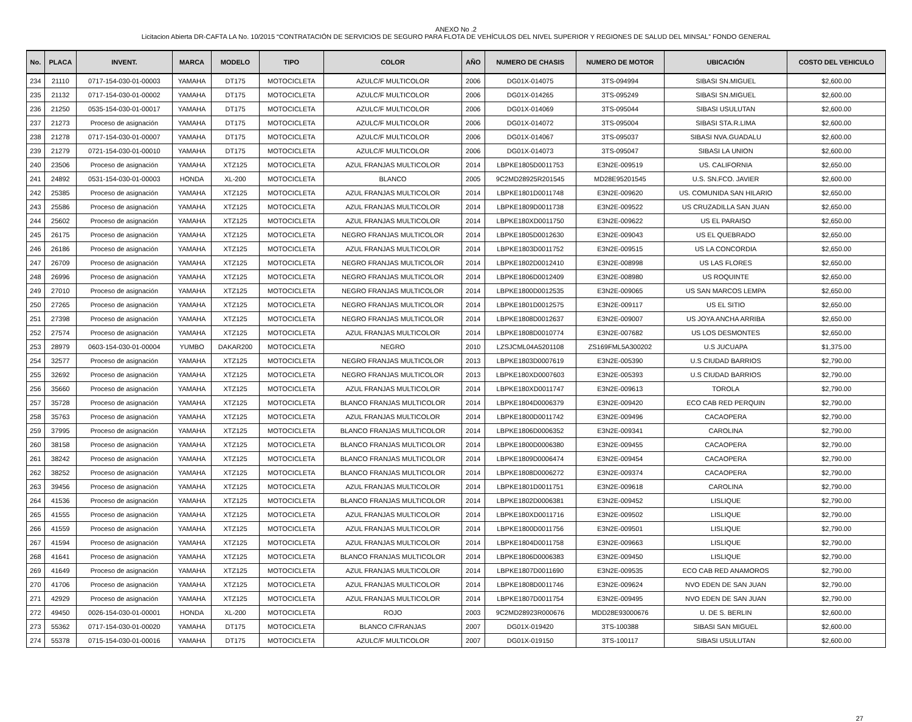ANEXO No .2
Licitacion Abierta DR-CAFTA LA No. 10/2015 “CONTRATACIÓN DE SERVICIOS DE SEGURO PARA FLOTA DE VEHÍCULOS DEL NIVEL SUPERIOR Y REGIONES DE SALUD DEL MINSAL” FONDO GENERAL
| No. | PLACA | INVENT. | MARCA | MODELO | TIPO | COLOR | AÑO | NUMERO DE CHASIS | NUMERO DE MOTOR | UBICACIÓN | COSTO DEL VEHICULO |
| --- | --- | --- | --- | --- | --- | --- | --- | --- | --- | --- | --- |
| 234 | 21110 | 0717-154-030-01-00003 | YAMAHA | DT175 | MOTOCICLETA | AZULC/F MULTICOLOR | 2006 | DG01X-014075 | 3TS-094994 | SIBASI SN.MIGUEL | $2,600.00 |
| 235 | 21132 | 0717-154-030-01-00002 | YAMAHA | DT175 | MOTOCICLETA | AZULC/F MULTICOLOR | 2006 | DG01X-014265 | 3TS-095249 | SIBASI SN.MIGUEL | $2,600.00 |
| 236 | 21250 | 0535-154-030-01-00017 | YAMAHA | DT175 | MOTOCICLETA | AZULC/F MULTICOLOR | 2006 | DG01X-014069 | 3TS-095044 | SIBASI USULUTAN | $2,600.00 |
| 237 | 21273 | Proceso de asignación | YAMAHA | DT175 | MOTOCICLETA | AZULC/F MULTICOLOR | 2006 | DG01X-014072 | 3TS-095004 | SIBASI STA.R.LIMA | $2,600.00 |
| 238 | 21278 | 0717-154-030-01-00007 | YAMAHA | DT175 | MOTOCICLETA | AZULC/F MULTICOLOR | 2006 | DG01X-014067 | 3TS-095037 | SIBASI NVA.GUADALU | $2,600.00 |
| 239 | 21279 | 0721-154-030-01-00010 | YAMAHA | DT175 | MOTOCICLETA | AZULC/F MULTICOLOR | 2006 | DG01X-014073 | 3TS-095047 | SIBASI LA UNION | $2,600.00 |
| 240 | 23506 | Proceso de asignación | YAMAHA | XTZ125 | MOTOCICLETA | AZUL FRANJAS MULTICOLOR | 2014 | LBPKE1805D0011753 | E3N2E-009519 | US. CALIFORNIA | $2,650.00 |
| 241 | 24892 | 0531-154-030-01-00003 | HONDA | XL-200 | MOTOCICLETA | BLANCO | 2005 | 9C2MD28925R201545 | MD28E95201545 | U.S. SN.FCO. JAVIER | $2,600.00 |
| 242 | 25385 | Proceso de asignación | YAMAHA | XTZ125 | MOTOCICLETA | AZUL FRANJAS MULTICOLOR | 2014 | LBPKE1801D0011748 | E3N2E-009620 | US. COMUNIDA SAN HILARIO | $2,650.00 |
| 243 | 25586 | Proceso de asignación | YAMAHA | XTZ125 | MOTOCICLETA | AZUL FRANJAS MULTICOLOR | 2014 | LBPKE1809D0011738 | E3N2E-009522 | US CRUZADILLA SAN JUAN | $2,650.00 |
| 244 | 25602 | Proceso de asignación | YAMAHA | XTZ125 | MOTOCICLETA | AZUL FRANJAS MULTICOLOR | 2014 | LBPKE180XD0011750 | E3N2E-009622 | US EL PARAISO | $2,650.00 |
| 245 | 26175 | Proceso de asignación | YAMAHA | XTZ125 | MOTOCICLETA | NEGRO FRANJAS MULTICOLOR | 2014 | LBPKE1805D0012630 | E3N2E-009043 | US EL QUEBRADO | $2,650.00 |
| 246 | 26186 | Proceso de asignación | YAMAHA | XTZ125 | MOTOCICLETA | AZUL FRANJAS MULTICOLOR | 2014 | LBPKE1803D0011752 | E3N2E-009515 | US LA CONCORDIA | $2,650.00 |
| 247 | 26709 | Proceso de asignación | YAMAHA | XTZ125 | MOTOCICLETA | NEGRO FRANJAS MULTICOLOR | 2014 | LBPKE1802D0012410 | E3N2E-008998 | US LAS FLORES | $2,650.00 |
| 248 | 26996 | Proceso de asignación | YAMAHA | XTZ125 | MOTOCICLETA | NEGRO FRANJAS MULTICOLOR | 2014 | LBPKE1806D0012409 | E3N2E-008980 | US ROQUINTE | $2,650.00 |
| 249 | 27010 | Proceso de asignación | YAMAHA | XTZ125 | MOTOCICLETA | NEGRO FRANJAS MULTICOLOR | 2014 | LBPKE1800D0012535 | E3N2E-009065 | US SAN MARCOS LEMPA | $2,650.00 |
| 250 | 27265 | Proceso de asignación | YAMAHA | XTZ125 | MOTOCICLETA | NEGRO FRANJAS MULTICOLOR | 2014 | LBPKE1801D0012575 | E3N2E-009117 | US EL SITIO | $2,650.00 |
| 251 | 27398 | Proceso de asignación | YAMAHA | XTZ125 | MOTOCICLETA | NEGRO FRANJAS MULTICOLOR | 2014 | LBPKE1808D0012637 | E3N2E-009007 | US JOYA ANCHA ARRIBA | $2,650.00 |
| 252 | 27574 | Proceso de asignación | YAMAHA | XTZ125 | MOTOCICLETA | AZUL FRANJAS MULTICOLOR | 2014 | LBPKE1808D0010774 | E3N2E-007682 | US LOS DESMONTES | $2,650.00 |
| 253 | 28979 | 0603-154-030-01-00004 | YUMBO | DAKAR200 | MOTOCICLETA | NEGRO | 2010 | LZSJCML04A5201108 | ZS169FML5A300202 | U.S JUCUAPA | $1,375.00 |
| 254 | 32577 | Proceso de asignación | YAMAHA | XTZ125 | MOTOCICLETA | NEGRO FRANJAS MULTICOLOR | 2013 | LBPKE1803D0007619 | E3N2E-005390 | U.S CIUDAD BARRIOS | $2,790.00 |
| 255 | 32692 | Proceso de asignación | YAMAHA | XTZ125 | MOTOCICLETA | NEGRO FRANJAS MULTICOLOR | 2013 | LBPKE180XD0007603 | E3N2E-005393 | U.S CIUDAD BARRIOS | $2,790.00 |
| 256 | 35660 | Proceso de asignación | YAMAHA | XTZ125 | MOTOCICLETA | AZUL FRANJAS MULTICOLOR | 2014 | LBPKE180XD0011747 | E3N2E-009613 | TOROLA | $2,790.00 |
| 257 | 35728 | Proceso de asignación | YAMAHA | XTZ125 | MOTOCICLETA | BLANCO FRANJAS MULTICOLOR | 2014 | LBPKE1804D0006379 | E3N2E-009420 | ECO CAB RED PERQUIN | $2,790.00 |
| 258 | 35763 | Proceso de asignación | YAMAHA | XTZ125 | MOTOCICLETA | AZUL FRANJAS MULTICOLOR | 2014 | LBPKE1800D0011742 | E3N2E-009496 | CACAOPERA | $2,790.00 |
| 259 | 37995 | Proceso de asignación | YAMAHA | XTZ125 | MOTOCICLETA | BLANCO FRANJAS MULTICOLOR | 2014 | LBPKE1806D0006352 | E3N2E-009341 | CAROLINA | $2,790.00 |
| 260 | 38158 | Proceso de asignación | YAMAHA | XTZ125 | MOTOCICLETA | BLANCO FRANJAS MULTICOLOR | 2014 | LBPKE1800D0006380 | E3N2E-009455 | CACAOPERA | $2,790.00 |
| 261 | 38242 | Proceso de asignación | YAMAHA | XTZ125 | MOTOCICLETA | BLANCO FRANJAS MULTICOLOR | 2014 | LBPKE1809D0006474 | E3N2E-009454 | CACAOPERA | $2,790.00 |
| 262 | 38252 | Proceso de asignación | YAMAHA | XTZ125 | MOTOCICLETA | BLANCO FRANJAS MULTICOLOR | 2014 | LBPKE1808D0006272 | E3N2E-009374 | CACAOPERA | $2,790.00 |
| 263 | 39456 | Proceso de asignación | YAMAHA | XTZ125 | MOTOCICLETA | AZUL FRANJAS MULTICOLOR | 2014 | LBPKE1801D0011751 | E3N2E-009618 | CAROLINA | $2,790.00 |
| 264 | 41536 | Proceso de asignación | YAMAHA | XTZ125 | MOTOCICLETA | BLANCO FRANJAS MULTICOLOR | 2014 | LBPKE1802D0006381 | E3N2E-009452 | LISLIQUE | $2,790.00 |
| 265 | 41555 | Proceso de asignación | YAMAHA | XTZ125 | MOTOCICLETA | AZUL FRANJAS MULTICOLOR | 2014 | LBPKE180XD0011716 | E3N2E-009502 | LISLIQUE | $2,790.00 |
| 266 | 41559 | Proceso de asignación | YAMAHA | XTZ125 | MOTOCICLETA | AZUL FRANJAS MULTICOLOR | 2014 | LBPKE1800D0011756 | E3N2E-009501 | LISLIQUE | $2,790.00 |
| 267 | 41594 | Proceso de asignación | YAMAHA | XTZ125 | MOTOCICLETA | AZUL FRANJAS MULTICOLOR | 2014 | LBPKE1804D0011758 | E3N2E-009663 | LISLIQUE | $2,790.00 |
| 268 | 41641 | Proceso de asignación | YAMAHA | XTZ125 | MOTOCICLETA | BLANCO FRANJAS MULTICOLOR | 2014 | LBPKE1806D0006383 | E3N2E-009450 | LISLIQUE | $2,790.00 |
| 269 | 41649 | Proceso de asignación | YAMAHA | XTZ125 | MOTOCICLETA | AZUL FRANJAS MULTICOLOR | 2014 | LBPKE1807D0011690 | E3N2E-009535 | ECO CAB RED ANAMOROS | $2,790.00 |
| 270 | 41706 | Proceso de asignación | YAMAHA | XTZ125 | MOTOCICLETA | AZUL FRANJAS MULTICOLOR | 2014 | LBPKE1808D0011746 | E3N2E-009624 | NVO EDEN DE SAN JUAN | $2,790.00 |
| 271 | 42929 | Proceso de asignación | YAMAHA | XTZ125 | MOTOCICLETA | AZUL FRANJAS MULTICOLOR | 2014 | LBPKE1807D0011754 | E3N2E-009495 | NVO EDEN DE SAN JUAN | $2,790.00 |
| 272 | 49450 | 0026-154-030-01-00001 | HONDA | XL-200 | MOTOCICLETA | ROJO | 2003 | 9C2MD28923R000676 | MDD28E93000676 | U. DE S. BERLIN | $2,600.00 |
| 273 | 55362 | 0717-154-030-01-00020 | YAMAHA | DT175 | MOTOCICLETA | BLANCO C/FRANJAS | 2007 | DG01X-019420 | 3TS-100388 | SIBASI SAN MIGUEL | $2,600.00 |
| 274 | 55378 | 0715-154-030-01-00016 | YAMAHA | DT175 | MOTOCICLETA | AZULC/F MULTICOLOR | 2007 | DG01X-019150 | 3TS-100117 | SIBASI USULUTAN | $2,600.00 |
27